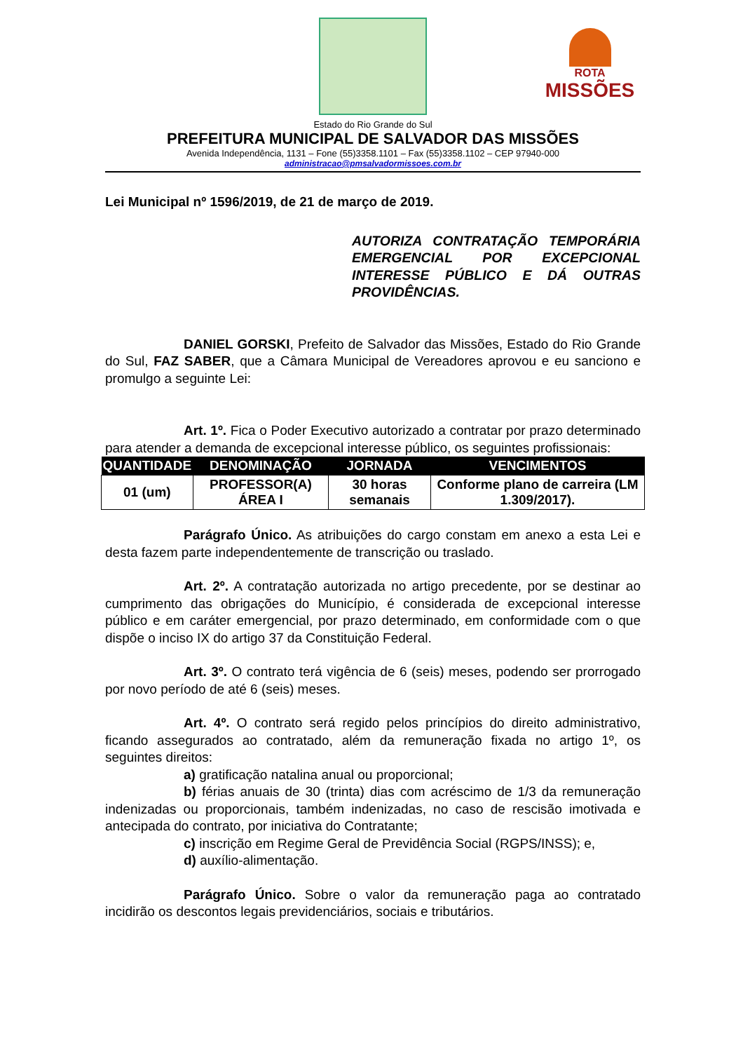ROTA
MISSÕES
Estado do Rio Grande do Sul
PREFEITURA MUNICIPAL DE SALVADOR DAS MISSÕES
Avenida Independência, 1131 – Fone (55)3358.1101 – Fax (55)3358.1102 – CEP 97940-000
administracao@pmsalvadormissoes.com.br
Lei Municipal nº 1596/2019, de 21 de março de 2019.
AUTORIZA CONTRATAÇÃO TEMPORÁRIA EMERGENCIAL POR EXCEPCIONAL INTERESSE PÚBLICO E DÁ OUTRAS PROVIDÊNCIAS.
DANIEL GORSKI, Prefeito de Salvador das Missões, Estado do Rio Grande do Sul, FAZ SABER, que a Câmara Municipal de Vereadores aprovou e eu sanciono e promulgo a seguinte Lei:
Art. 1º. Fica o Poder Executivo autorizado a contratar por prazo determinado para atender a demanda de excepcional interesse público, os seguintes profissionais:
| QUANTIDADE | DENOMINAÇÃO | JORNADA | VENCIMENTOS |
| --- | --- | --- | --- |
| 01 (um) | PROFESSOR(A) ÁREA I | 30 horas semanais | Conforme plano de carreira (LM 1.309/2017). |
Parágrafo Único. As atribuições do cargo constam em anexo a esta Lei e desta fazem parte independentemente de transcrição ou traslado.
Art. 2º. A contratação autorizada no artigo precedente, por se destinar ao cumprimento das obrigações do Município, é considerada de excepcional interesse público e em caráter emergencial, por prazo determinado, em conformidade com o que dispõe o inciso IX do artigo 37 da Constituição Federal.
Art. 3º. O contrato terá vigência de 6 (seis) meses, podendo ser prorrogado por novo período de até 6 (seis) meses.
Art. 4º. O contrato será regido pelos princípios do direito administrativo, ficando assegurados ao contratado, além da remuneração fixada no artigo 1º, os seguintes direitos:
a) gratificação natalina anual ou proporcional;
b) férias anuais de 30 (trinta) dias com acréscimo de 1/3 da remuneração indenizadas ou proporcionais, também indenizadas, no caso de rescisão imotivada e antecipada do contrato, por iniciativa do Contratante;
c) inscrição em Regime Geral de Previdência Social (RGPS/INSS); e,
d) auxílio-alimentação.
Parágrafo Único. Sobre o valor da remuneração paga ao contratado incidirão os descontos legais previdenciários, sociais e tributários.